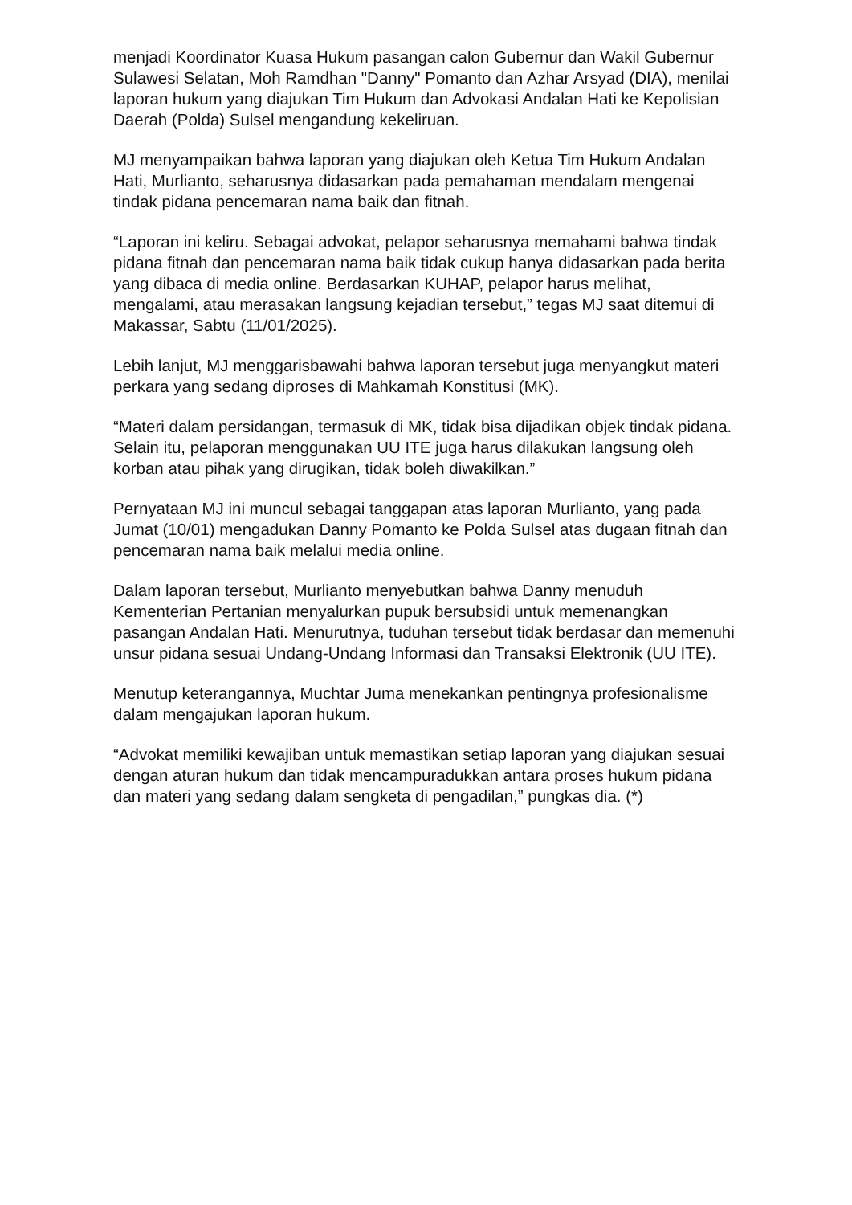menjadi Koordinator Kuasa Hukum pasangan calon Gubernur dan Wakil Gubernur Sulawesi Selatan, Moh Ramdhan "Danny" Pomanto dan Azhar Arsyad (DIA), menilai laporan hukum yang diajukan Tim Hukum dan Advokasi Andalan Hati ke Kepolisian Daerah (Polda) Sulsel mengandung kekeliruan.
MJ menyampaikan bahwa laporan yang diajukan oleh Ketua Tim Hukum Andalan Hati, Murlianto, seharusnya didasarkan pada pemahaman mendalam mengenai tindak pidana pencemaran nama baik dan fitnah.
“Laporan ini keliru. Sebagai advokat, pelapor seharusnya memahami bahwa tindak pidana fitnah dan pencemaran nama baik tidak cukup hanya didasarkan pada berita yang dibaca di media online. Berdasarkan KUHAP, pelapor harus melihat, mengalami, atau merasakan langsung kejadian tersebut,” tegas MJ saat ditemui di Makassar, Sabtu (11/01/2025).
Lebih lanjut, MJ menggarisbawahi bahwa laporan tersebut juga menyangkut materi perkara yang sedang diproses di Mahkamah Konstitusi (MK).
“Materi dalam persidangan, termasuk di MK, tidak bisa dijadikan objek tindak pidana. Selain itu, pelaporan menggunakan UU ITE juga harus dilakukan langsung oleh korban atau pihak yang dirugikan, tidak boleh diwakilkan.”
Pernyataan MJ ini muncul sebagai tanggapan atas laporan Murlianto, yang pada Jumat (10/01) mengadukan Danny Pomanto ke Polda Sulsel atas dugaan fitnah dan pencemaran nama baik melalui media online.
Dalam laporan tersebut, Murlianto menyebutkan bahwa Danny menuduh Kementerian Pertanian menyalurkan pupuk bersubsidi untuk memenangkan pasangan Andalan Hati. Menurutnya, tuduhan tersebut tidak berdasar dan memenuhi unsur pidana sesuai Undang-Undang Informasi dan Transaksi Elektronik (UU ITE).
Menutup keterangannya, Muchtar Juma menekankan pentingnya profesionalisme dalam mengajukan laporan hukum.
“Advokat memiliki kewajiban untuk memastikan setiap laporan yang diajukan sesuai dengan aturan hukum dan tidak mencampuradukkan antara proses hukum pidana dan materi yang sedang dalam sengketa di pengadilan,” pungkas dia. (*)